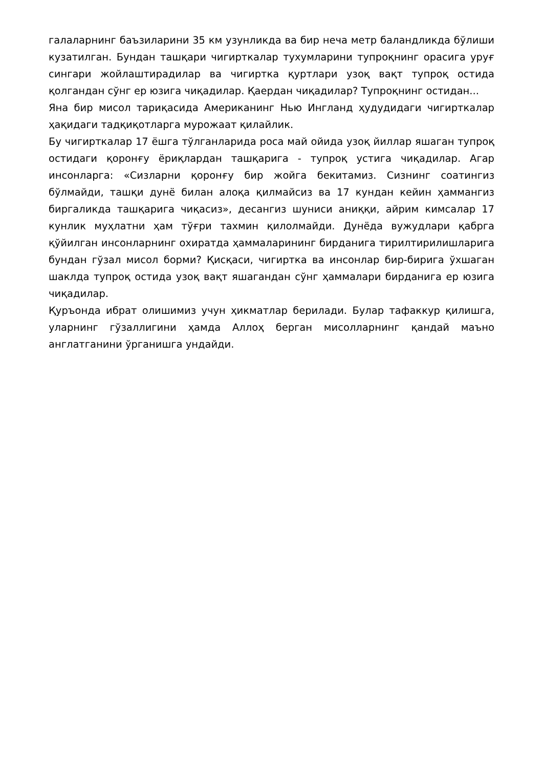галаларнинг баъзиларини 35 км узунликда ва бир неча метр баландликда бўлиши кузатилган. Бундан ташқари чигирткалар тухумларини тупроқнинг орасига уруғ сингари жойлаштирадилар ва чигиртка қуртлари узоқ вақт тупроқ остида қолгандан сўнг ер юзига чиқадилар. Қаердан чиқадилар? Тупроқнинг остидан...
Яна бир мисол тариқасида Американинг Нью Ингланд ҳудудидаги чигирткалар ҳақидаги тадқиқотларга мурожаат қилайлик.
Бу чигирткалар 17 ёшга тўлганларида роса май ойида узоқ йиллар яшаган тупроқ остидаги қоронғу ёриқлардан ташқарига - тупроқ устига чиқадилар. Агар инсонларга: «Сизларни қоронғу бир жойга бекитамиз. Сизнинг соатингиз бўлмайди, ташқи дунё билан алоқа қилмайсиз ва 17 кундан кейин ҳаммангиз биргаликда ташқарига чиқасиз», десангиз шуниси аниққи, айрим кимсалар 17 кунлик муҳлатни ҳам тўғри тахмин қилолмайди. Дунёда вужудлари қабрга қўйилган инсонларнинг охиратда ҳаммаларининг бирданига тирилтирилишларига бундан гўзал мисол борми? Қисқаси, чигиртка ва инсонлар бир-бирига ўхшаган шаклда тупроқ остида узоқ вақт яшагандан сўнг ҳаммалари бирданига ер юзига чиқадилар.
Қуръонда ибрат олишимиз учун ҳикматлар берилади. Булар тафаккур қилишга, уларнинг гўзаллигини ҳамда Аллоҳ берган мисолларнинг қандай маъно англатганини ўрганишга ундайди.